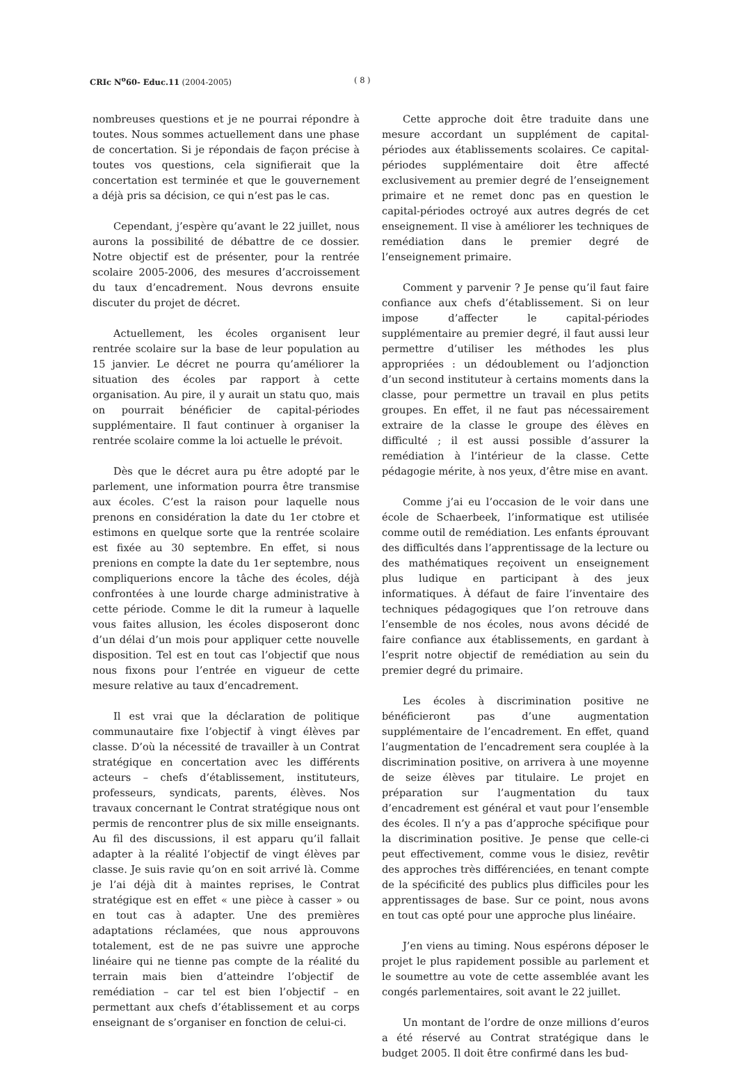CRIc N<sup>o</sup>60- Educ.11 (2004-2005) ( 8 )
nombreuses questions et je ne pourrai répondre à toutes. Nous sommes actuellement dans une phase de concertation. Si je répondais de façon précise à toutes vos questions, cela signifierait que la concertation est terminée et que le gouvernement a déjà pris sa décision, ce qui n’est pas le cas.
Cependant, j’espère qu’avant le 22 juillet, nous aurons la possibilité de débattre de ce dossier. Notre objectif est de présenter, pour la rentrée scolaire 2005-2006, des mesures d’accroissement du taux d’encadrement. Nous devrons ensuite discuter du projet de décret.
Actuellement, les écoles organisent leur rentrée scolaire sur la base de leur population au 15 janvier. Le décret ne pourra qu’améliorer la situation des écoles par rapport à cette organisation. Au pire, il y aurait un statu quo, mais on pourrait bénéficier de capital-périodes supplémentaire. Il faut continuer à organiser la rentrée scolaire comme la loi actuelle le prévoit.
Dès que le décret aura pu être adopté par le parlement, une information pourra être transmise aux écoles. C’est la raison pour laquelle nous prenons en considération la date du 1er ctobre et estimons en quelque sorte que la rentrée scolaire est fixée au 30 septembre. En effet, si nous prenions en compte la date du 1er septembre, nous compliquerions encore la tâche des écoles, déjà confrontées à une lourde charge administrative à cette période. Comme le dit la rumeur à laquelle vous faites allusion, les écoles disposeront donc d’un délai d’un mois pour appliquer cette nouvelle disposition. Tel est en tout cas l’objectif que nous nous fixons pour l’entrée en vigueur de cette mesure relative au taux d’encadrement.
Il est vrai que la déclaration de politique communautaire fixe l’objectif à vingt élèves par classe. D’où la nécessité de travailler à un Contrat stratégique en concertation avec les différents acteurs – chefs d’établissement, instituteurs, professeurs, syndicats, parents, élèves. Nos travaux concernant le Contrat stratégique nous ont permis de rencontrer plus de six mille enseignants. Au fil des discussions, il est apparu qu’il fallait adapter à la réalité l’objectif de vingt élèves par classe. Je suis ravie qu’on en soit arrivé là. Comme je l’ai déjà dit à maintes reprises, le Contrat stratégique est en effet « une pièce à casser » ou en tout cas à adapter. Une des premières adaptations réclamées, que nous approuvons totalement, est de ne pas suivre une approche linéaire qui ne tienne pas compte de la réalité du terrain mais bien d’atteindre l’objectif de remédiation – car tel est bien l’objectif – en permettant aux chefs d’établissement et au corps enseignant de s’organiser en fonction de celui-ci.
Cette approche doit être traduite dans une mesure accordant un supplément de capital-périodes aux établissements scolaires. Ce capital-périodes supplémentaire doit être affecté exclusivement au premier degré de l’enseignement primaire et ne remet donc pas en question le capital-périodes octroyé aux autres degrés de cet enseignement. Il vise à améliorer les techniques de remédiation dans le premier degré de l’enseignement primaire.
Comment y parvenir ? Je pense qu’il faut faire confiance aux chefs d’établissement. Si on leur impose d’affecter le capital-périodes supplémentaire au premier degré, il faut aussi leur permettre d’utiliser les méthodes les plus appropriées : un dédoublement ou l’adjonction d’un second instituteur à certains moments dans la classe, pour permettre un travail en plus petits groupes. En effet, il ne faut pas nécessairement extraire de la classe le groupe des élèves en difficulté ; il est aussi possible d’assurer la remédiation à l’intérieur de la classe. Cette pédagogie mérite, à nos yeux, d’être mise en avant.
Comme j’ai eu l’occasion de le voir dans une école de Schaerbeek, l’informatique est utilisée comme outil de remédiation. Les enfants éprouvant des difficultés dans l’apprentissage de la lecture ou des mathématiques reçoivent un enseignement plus ludique en participant à des jeux informatiques. À défaut de faire l’inventaire des techniques pédagogiques que l’on retrouve dans l’ensemble de nos écoles, nous avons décidé de faire confiance aux établissements, en gardant à l’esprit notre objectif de remédiation au sein du premier degré du primaire.
Les écoles à discrimination positive ne bénéficieront pas d’une augmentation supplémentaire de l’encadrement. En effet, quand l’augmentation de l’encadrement sera couplée à la discrimination positive, on arrivera à une moyenne de seize élèves par titulaire. Le projet en préparation sur l’augmentation du taux d’encadrement est général et vaut pour l’ensemble des écoles. Il n’y a pas d’approche spécifique pour la discrimination positive. Je pense que celle-ci peut effectivement, comme vous le disiez, revêtir des approches très différenciées, en tenant compte de la spécificité des publics plus difficiles pour les apprentissages de base. Sur ce point, nous avons en tout cas opté pour une approche plus linéaire.
J’en viens au timing. Nous espérons déposer le projet le plus rapidement possible au parlement et le soumettre au vote de cette assemblée avant les congés parlementaires, soit avant le 22 juillet.
Un montant de l’ordre de onze millions d’euros a été réservé au Contrat stratégique dans le budget 2005. Il doit être confirmé dans les bud-